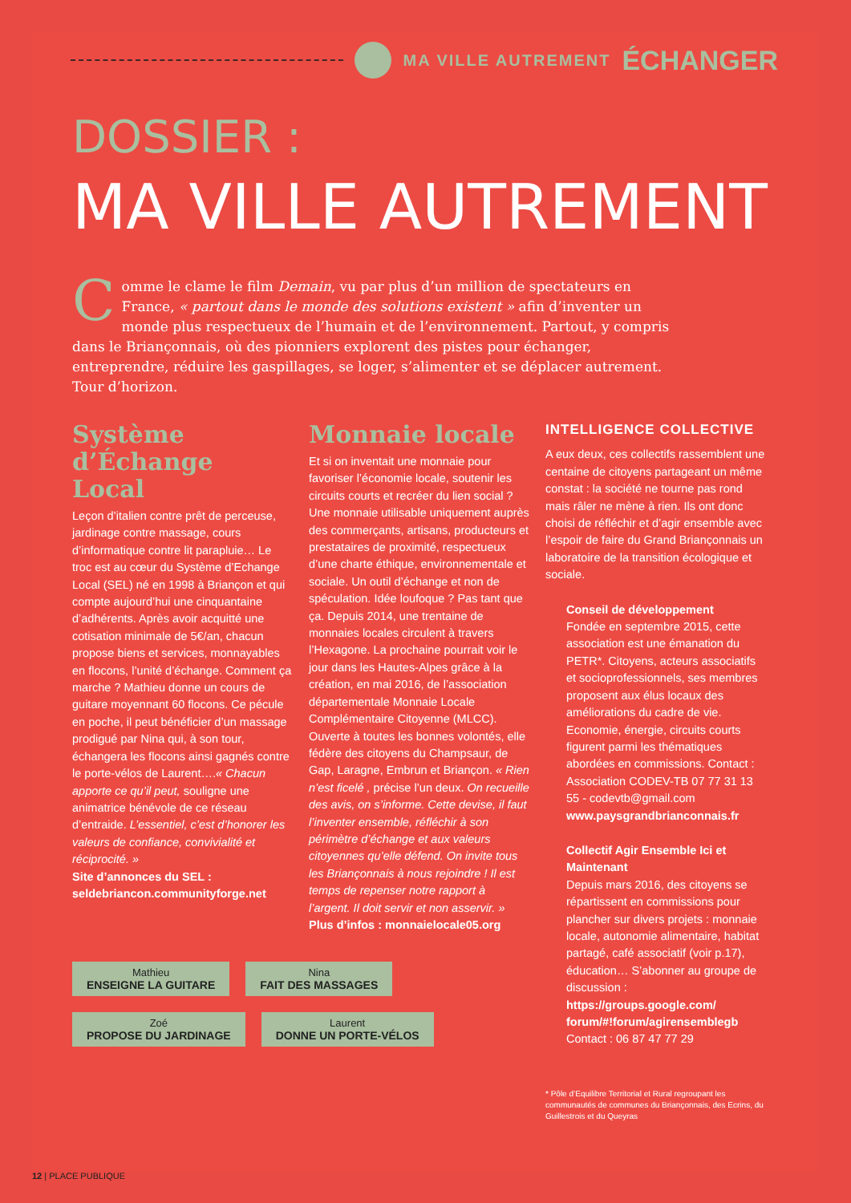MA VILLE AUTREMENT ÉCHANGER
DOSSIER :
MA VILLE AUTREMENT
Comme le clame le film Demain, vu par plus d’un million de spectateurs en France, « partout dans le monde des solutions existent » afin d’inventer un monde plus respectueux de l’humain et de l’environnement. Partout, y compris dans le Briançonnais, où des pionniers explorent des pistes pour échanger, entreprendre, réduire les gaspillages, se loger, s’alimenter et se déplacer autrement. Tour d’horizon.
Système d’Échange Local
Leçon d’italien contre prêt de perceuse, jardinage contre massage, cours d’informatique contre lit parapluie… Le troc est au cœur du Système d’Echange Local (SEL) né en 1998 à Briançon et qui compte aujourd’hui une cinquantaine d’adhérents. Après avoir acquitté une cotisation minimale de 5€/an, chacun propose biens et services, monnayables en flocons, l’unité d’échange. Comment ça marche ? Mathieu donne un cours de guitare moyennant 60 flocons. Ce pécule en poche, il peut bénéficier d’un massage prodigué par Nina qui, à son tour, échangera les flocons ainsi gagnés contre le porte-vélos de Laurent….« Chacun apporte ce qu’il peut, souligne une animatrice bénévole de ce réseau d’entraide. L’essentiel, c’est d’honorer les valeurs de confiance, convivialité et réciprocité. »
Site d’annonces du SEL : seldebriancon.communityforge.net
Monnaie locale
Et si on inventait une monnaie pour favoriser l’économie locale, soutenir les circuits courts et recréer du lien social ? Une monnaie utilisable uniquement auprès des commerçants, artisans, producteurs et prestataires de proximité, respectueux d’une charte éthique, environnementale et sociale. Un outil d’échange et non de spéculation. Idée loufoque ? Pas tant que ça. Depuis 2014, une trentaine de monnaies locales circulent à travers l’Hexagone. La prochaine pourrait voir le jour dans les Hautes-Alpes grâce à la création, en mai 2016, de l’association départementale Monnaie Locale Complémentaire Citoyenne (MLCC). Ouverte à toutes les bonnes volontés, elle fédère des citoyens du Champsaur, de Gap, Laragne, Embrun et Briançon. « Rien n’est ficelé , précise l’un deux. On recueille des avis, on s’informe. Cette devise, il faut l’inventer ensemble, réfléchir à son périmètre d’échange et aux valeurs citoyennes qu’elle défend. On invite tous les Briançonnais à nous rejoindre ! Il est temps de repenser notre rapport à l’argent. Il doit servir et non asservir. »
Plus d’infos : monnaielocale05.org
INTELLIGENCE COLLECTIVE
A eux deux, ces collectifs rassemblent une centaine de citoyens partageant un même constat : la société ne tourne pas rond mais râler ne mène à rien. Ils ont donc choisi de réfléchir et d’agir ensemble avec l’espoir de faire du Grand Briançonnais un laboratoire de la transition écologique et sociale.
Conseil de développement
Fondée en septembre 2015, cette association est une émanation du PETR*. Citoyens, acteurs associatifs et socioprofessionnels, ses membres proposent aux élus locaux des améliorations du cadre de vie. Economie, énergie, circuits courts figurent parmi les thématiques abordées en commissions. Contact : Association CODEV-TB 07 77 31 13 55 - codevtb@gmail.com
www.paysgrandbrianconnais.fr
Collectif Agir Ensemble Ici et Maintenant
Depuis mars 2016, des citoyens se répartissent en commissions pour plancher sur divers projets : monnaie locale, autonomie alimentaire, habitat partagé, café associatif (voir p.17), éducation… S’abonner au groupe de discussion :
https://groups.google.com/ forum/#!forum/agirensemblegb
Contact : 06 87 47 77 29
* Pôle d’Equilibre Territorial et Rural regroupant les communautés de communes du Briançonnais, des Ecrins, du Guillestrois et du Queyras
Mathieu
ENSEIGNE LA GUITARE
Nina
FAIT DES MASSAGES
Zoé
PROPOSE DU JARDINAGE
Laurent
DONNE UN PORTE-VÉLOS
12 | PLACE PUBLIQUE